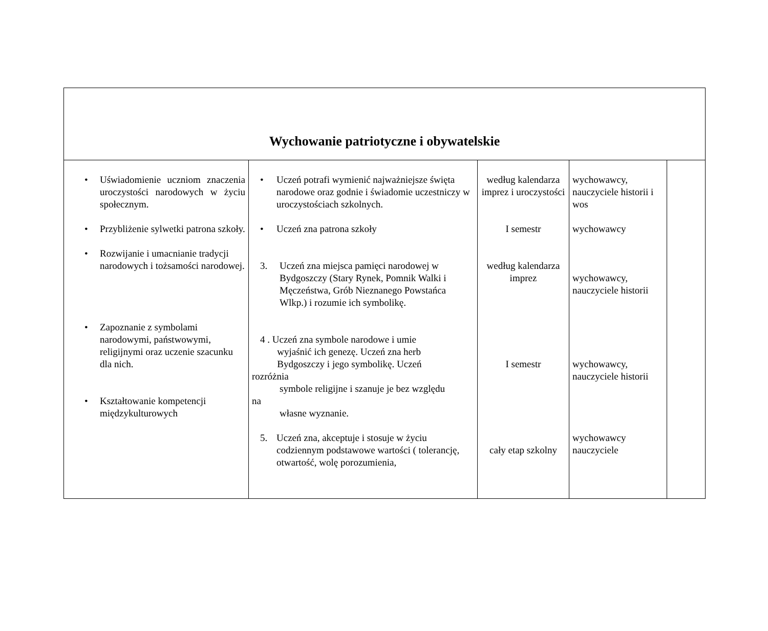| Wychowanie patriotyczne i obywatelskie | | | | |
| • Uświadomienie uczniom znaczenia uroczystości narodowych w życiu społecznym. • Przybliżenie sylwetki patrona szkoły. • Rozwijanie i umacnianie tradycji narodowych i tożsamości narodowej. • Zapoznanie z symbolami narodowymi, państwowymi, religijnymi oraz uczenie szacunku dla nich. • Kształtowanie kompetencji międzykulturowych | • Uczeń potrafi wymienić najważniejsze święta narodowe oraz godnie i świadomie uczestniczy w uroczystościach szkolnych. • Uczeń zna patrona szkoły 3. Uczeń zna miejsca pamięci narodowej w Bydgoszczy (Stary Rynek, Pomnik Walki i Męczeństwa, Grób Nieznanego Powstańca Wlkp.) i rozumie ich symbolikę. 4 . Uczeń zna symbole narodowe i umie wyjaśnić ich genezę. Uczeń zna herb Bydgoszczy i jego symbolikę. Uczeń rozróżnia symbole religijne i szanuje je bez względu na własne wyznanie. 5. Uczeń zna, akceptuje i stosuje w życiu codziennym podstawowe wartości ( tolerancję, otwartość, wolę porozumienia, | według kalendarza imprez i uroczystości I semestr według kalendarza imprez I semestr cały etap szkolny | wychowawcy, nauczyciele historii i wos wychowawcy wychowawcy, nauczyciele historii wychowawcy, nauczyciele historii wychowawcy nauczyciele | |